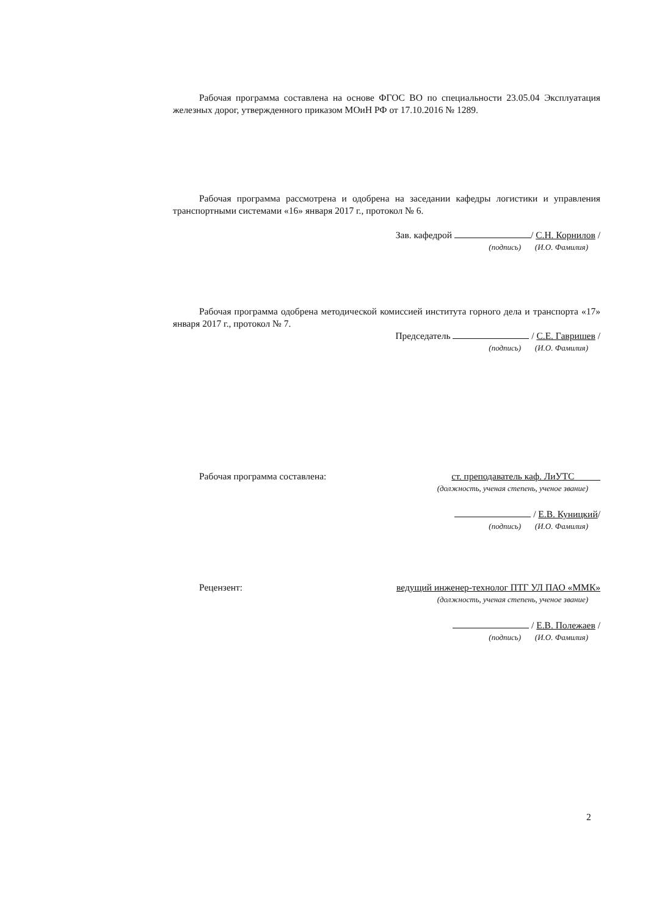Рабочая программа составлена на основе ФГОС ВО по специальности 23.05.04 Эксплуатация железных дорог, утвержденного приказом МОиН РФ от 17.10.2016 № 1289.
Рабочая программа рассмотрена и одобрена на заседании кафедры логистики и управления транспортными системами «16» января 2017 г., протокол № 6.
Зав. кафедрой / С.Н. Корнилов /
(подпись) (И.О. Фамилия)
Рабочая программа одобрена методической комиссией института горного дела и транспорта «17» января 2017 г., протокол № 7.
Председатель / С.Е. Гавришев /
(подпись) (И.О. Фамилия)
Рабочая программа составлена: ст. преподаватель каф. ЛиУТС
(должность, ученая степень, ученое звание)
/ Е.В. Куницкий/
(подпись) (И.О. Фамилия)
Рецензент: ведущий инженер-технолог ПТГ УЛ ПАО «ММК»
(должность, ученая степень, ученое звание)
/ Е.В. Полежаев /
(подпись) (И.О. Фамилия)
2